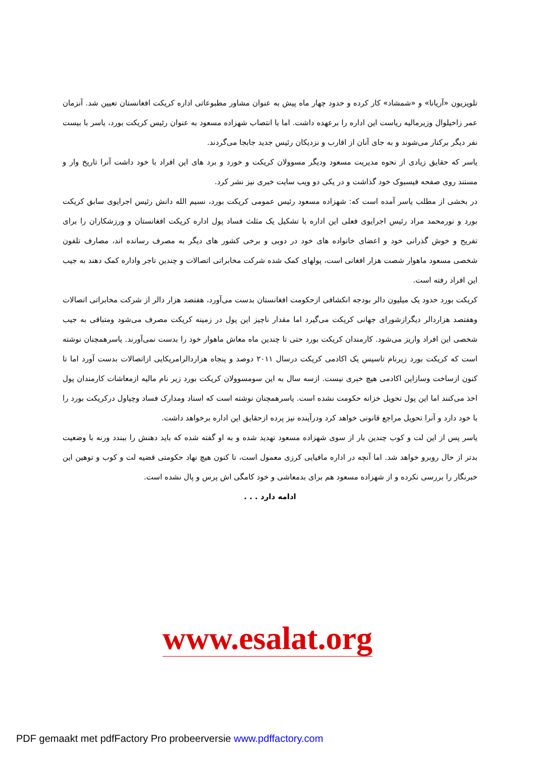تلویزیون «آریانا» و «شمشاد» کار کرده و حدود چهار ماه پیش به عنوان مشاور مطبوعاتی اداره کریکت افغانستان تعیین شد. آنزمان عمر زاخیلوال وزیرمالیه ریاست این اداره را برعهده داشت. اما با انتصاب شهزاده مسعود به عنوان رئیس کریکت بورد، یاسر با بیست نفر دیگر برکنار می‌شوند و به جای آنان از اقارب و نزدیکان رئیس جدید جابجا می‌گردند.
یاسر که حقایق زیادی از نحوه مدیریت مسعود ودیگر مسوولان کریکت و خورد و برد های این افراد با خود داشت آنرا تاریخ وار و مستند روی صفحه فیسبوک خود گذاشت و در یکی دو ویب سایت خبری نیز نشر کرد.
در بخشی از مطلب یاسر آمده است که: شهزاده مسعود رئیس عمومی کریکت بورد، نسیم الله دانش رئیس اجرایوی سابق کریکت بورد و نورمحمد مراد رئیس اجرایوی فعلی این اداره با تشکیل یک مثلث فساد پول اداره کریکت افغانستان و ورزشکاران را برای تفریح و خوش گذرانی خود و اعضای خانواده های خود در دوبی و برخی کشور های دیگر به مصرف رسانده اند، مصارف تلفون شخصی مسعود ماهوار شصت هزار افغانی است، پولهای کمک شده شرکت مخابراتی اتصالات و چندین تاجر واداره کمک دهند به جیب این افراد رفته است.
کریکت بورد حدود یک میلیون دالر بودجه انکشافی ازحکومت افغانستان بدست می‌آورد، هفتصد هزار دالر از شرکت مخابراتی اتصالات وهفتصد هزاردالر دیگرازشورای جهانی کریکت می‌گیرد اما مقدار ناچیز این پول در زمینه کریکت مصرف می‌شود ومتباقی به جیب شخصی این افراد واریز می‌شود. کارمندان کریکت بورد حتی تا چندین ماه معاش ماهوار خود را بدست نمی‌آورند. یاسرهمچنان نوشته است که کریکت بورد زیرنام تاسیس یک اکادمی کریکت درسال ۲۰۱۱ دوصد و پنجاه هزاردالرامریکایی ازاتصالات بدست آورد اما تا کنون ازساخت وسازاین اکادمی هیچ خبری نیست. ازسه سال به این سومسوولان کریکت بورد زیر نام مالیه ازمعاشات کارمندان پول اخذ می‌کنند اما این پول تحویل خزانه حکومت نشده است. یاسرهمچنان نوشته است که اسناد ومدارک فساد وچپاول درکریکت بورد را با خود دارد و آنرا تحویل مراجع قانونی خواهد کرد ودرآینده نیز پرده ازحقایق این اداره برخواهد داشت.
یاسر پس از این لت و کوب چندین بار از سوی شهزاده مسعود تهدید شده و به او گفته شده که باید دهنش را ببندد ورنه با وضعیت بدتر از حال روبرو خواهد شد. اما آنچه در اداره مافیایی کرزی معمول است، تا کنون هیچ نهاد حکومتی قضیه لت و کوب و توهین این خبرنگار را بررسی نکرده و از شهزاده مسعود هم برای بدمعاشی و خود کامگی اش پرس و پال نشده است.
ادامه دارد . . .
www.esalat.org
PDF gemaakt met pdfFactory Pro probeerversie www.pdffactory.com